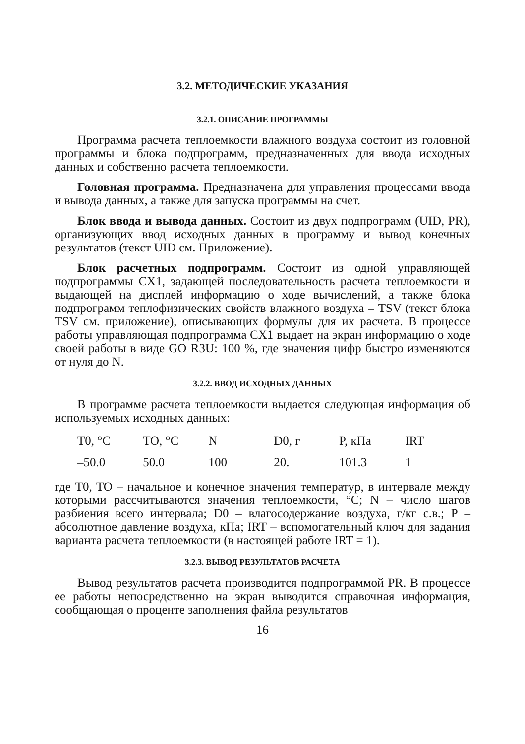3.2. МЕТОДИЧЕСКИЕ УКАЗАНИЯ
3.2.1. ОПИСАНИЕ ПРОГРАММЫ
Программа расчета теплоемкости влажного воздуха состоит из головной программы и блока подпрограмм, предназначенных для ввода исходных данных и собственно расчета теплоемкости.
Головная программа. Предназначена для управления процессами ввода и вывода данных, а также для запуска программы на счет.
Блок ввода и вывода данных. Состоит из двух подпрограмм (UID, PR), организующих ввод исходных данных в программу и вывод конечных результатов (текст UID см. Приложение).
Блок расчетных подпрограмм. Состоит из одной управляющей подпрограммы CX1, задающей последовательность расчета теплоемкости и выдающей на дисплей информацию о ходе вычислений, а также блока подпрограмм теплофизических свойств влажного воздуха – TSV (текст блока TSV см. приложение), описывающих формулы для их расчета. В процессе работы управляющая подпрограмма CX1 выдает на экран информацию о ходе своей работы в виде GO R3U: 100 %, где значения цифр быстро изменяются от нуля до N.
3.2.2. ВВОД ИСХОДНЫХ ДАННЫХ
В программе расчета теплоемкости выдается следующая информация об используемых исходных данных:
| T0, °C | TO, °C | N | D0, г | P, кПа | IRT |
| –50.0 | 50.0 | 100 | 20. | 101.3 | 1 |
где T0, TO – начальное и конечное значения температур, в интервале между которыми рассчитываются значения теплоемкости, °C; N – число шагов разбиения всего интервала; D0 – влагосодержание воздуха, г/кг с.в.; P – абсолютное давление воздуха, кПа; IRT – вспомогательный ключ для задания варианта расчета теплоемкости (в настоящей работе IRT = 1).
3.2.3. ВЫВОД РЕЗУЛЬТАТОВ РАСЧЕТА
Вывод результатов расчета производится подпрограммой PR. В процессе ее работы непосредственно на экран выводится справочная информация, сообщающая о проценте заполнения файла результатов
16